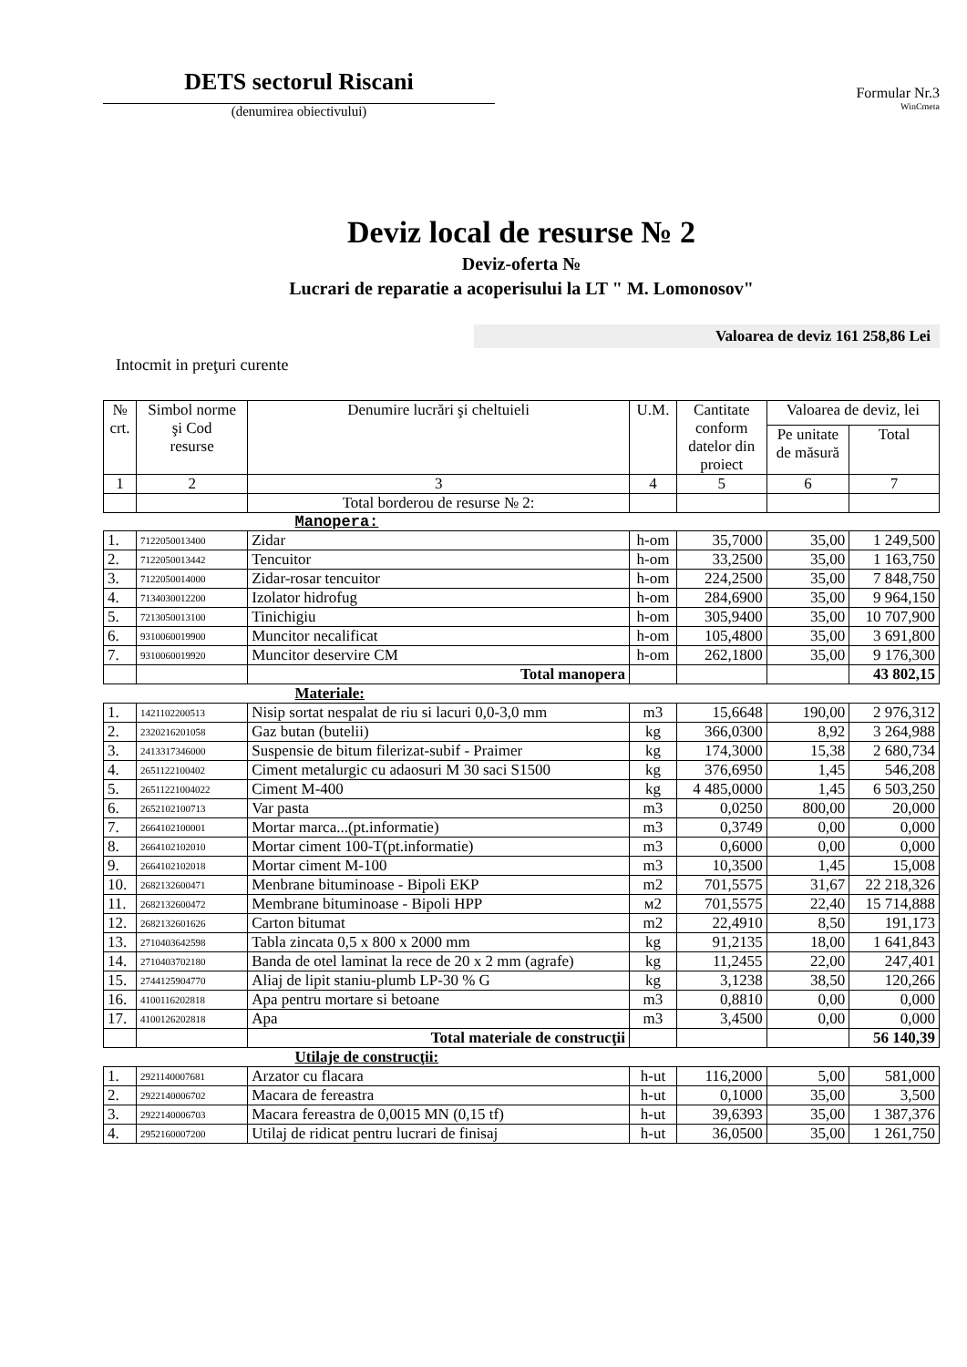DETS sectorul Riscani
(denumirea obiectivului)
Formular Nr.3
WinCmeta
Deviz local de resurse № 2
Deviz-oferta №
Lucrari de reparatie a acoperisului la LT " M. Lomonosov"
Valoarea de deviz 161 258,86 Lei
Intocmit in preţuri curente
| № crt. | Simbol norme şi Cod resurse | Denumire lucrări şi cheltuieli | U.M. | Cantitate conform datelor din proiect | Valoarea de deviz, lei | |
| --- | --- | --- | --- | --- | --- | --- |
| | | | | | Pe unitate de măsură | Total |
| 1 | 2 | 3 | 4 | 5 | 6 | 7 |
| | | Total borderou de resurse № 2: | | | | |
| Manopera: | | | | | | |
| 1. | 7122050013400 | Zidar | h-om | 35,7000 | 35,00 | 1 249,500 |
| 2. | 7122050013442 | Tencuitor | h-om | 33,2500 | 35,00 | 1 163,750 |
| 3. | 7122050014000 | Zidar-rosar tencuitor | h-om | 224,2500 | 35,00 | 7 848,750 |
| 4. | 7134030012200 | Izolator hidrofug | h-om | 284,6900 | 35,00 | 9 964,150 |
| 5. | 7213050013100 | Tinichigiu | h-om | 305,9400 | 35,00 | 10 707,900 |
| 6. | 9310060019900 | Muncitor necalificat | h-om | 105,4800 | 35,00 | 3 691,800 |
| 7. | 9310060019920 | Muncitor deservire CM | h-om | 262,1800 | 35,00 | 9 176,300 |
| | | Total manopera | | | | 43 802,15 |
| Materiale: | | | | | | |
| 1. | 1421102200513 | Nisip sortat nespalat de riu si lacuri 0,0-3,0 mm | m3 | 15,6648 | 190,00 | 2 976,312 |
| 2. | 2320216201058 | Gaz butan (butelii) | kg | 366,0300 | 8,92 | 3 264,988 |
| 3. | 2413317346000 | Suspensie de bitum filerizat-subif - Praimer | kg | 174,3000 | 15,38 | 2 680,734 |
| 4. | 2651122100402 | Ciment metalurgic cu adaosuri M 30 saci S1500 | kg | 376,6950 | 1,45 | 546,208 |
| 5. | 26511221004022 | Ciment M-400 | kg | 4 485,0000 | 1,45 | 6 503,250 |
| 6. | 2652102100713 | Var pasta | m3 | 0,0250 | 800,00 | 20,000 |
| 7. | 2664102100001 | Mortar marca...(pt.informatie) | m3 | 0,3749 | 0,00 | 0,000 |
| 8. | 2664102102010 | Mortar ciment 100-T(pt.informatie) | m3 | 0,6000 | 0,00 | 0,000 |
| 9. | 2664102102018 | Mortar ciment M-100 | m3 | 10,3500 | 1,45 | 15,008 |
| 10. | 2682132600471 | Menbrane bituminoase - Bipoli EKP | m2 | 701,5575 | 31,67 | 22 218,326 |
| 11. | 2682132600472 | Membrane bituminoase - Bipoli HPP | м2 | 701,5575 | 22,40 | 15 714,888 |
| 12. | 2682132601626 | Carton bitumat | m2 | 22,4910 | 8,50 | 191,173 |
| 13. | 2710403642598 | Tabla zincata 0,5 x 800 x 2000 mm | kg | 91,2135 | 18,00 | 1 641,843 |
| 14. | 2710403702180 | Banda de otel laminat la rece de 20 x 2 mm (agrafe) | kg | 11,2455 | 22,00 | 247,401 |
| 15. | 2744125904770 | Aliaj de lipit staniu-plumb LP-30 % G | kg | 3,1238 | 38,50 | 120,266 |
| 16. | 4100116202818 | Apa pentru mortare si betoane | m3 | 0,8810 | 0,00 | 0,000 |
| 17. | 4100126202818 | Apa | m3 | 3,4500 | 0,00 | 0,000 |
| | | Total materiale de construcţii | | | | 56 140,39 |
| Utilaje de construcţii: | | | | | | |
| 1. | 2921140007681 | Arzator cu flacara | h-ut | 116,2000 | 5,00 | 581,000 |
| 2. | 2922140006702 | Macara de fereastra | h-ut | 0,1000 | 35,00 | 3,500 |
| 3. | 2922140006703 | Macara fereastra de 0,0015 MN (0,15 tf) | h-ut | 39,6393 | 35,00 | 1 387,376 |
| 4. | 2952160007200 | Utilaj de ridicat pentru lucrari de finisaj | h-ut | 36,0500 | 35,00 | 1 261,750 |